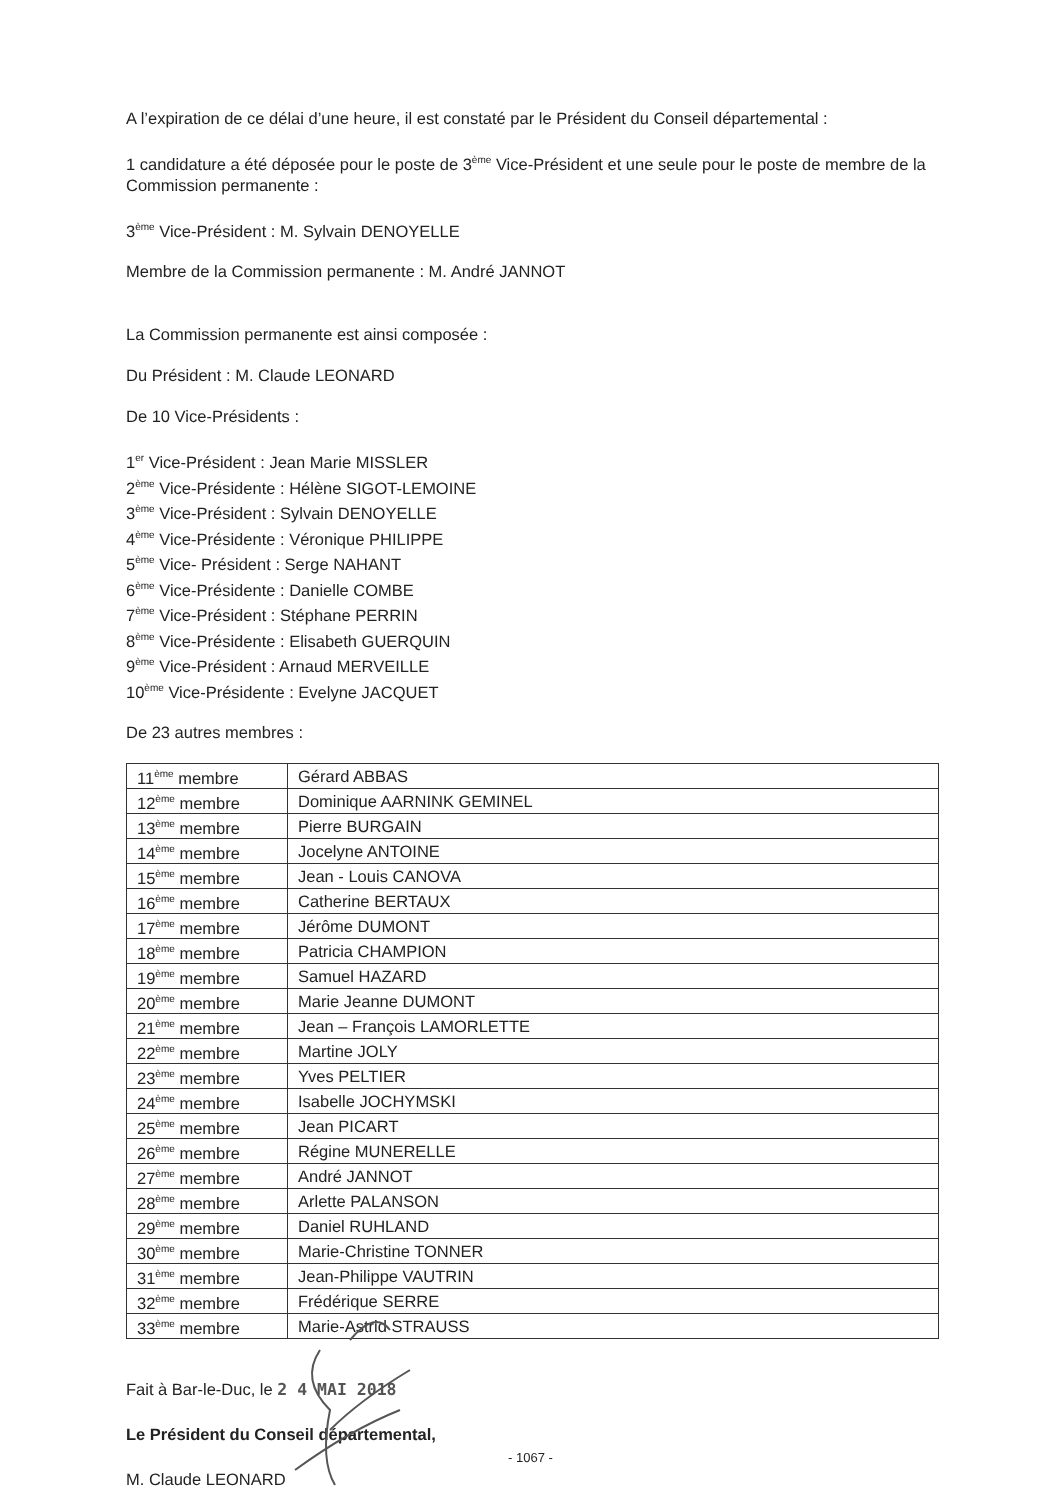A l’expiration de ce délai d’une heure, il est constaté par le Président du Conseil départemental :
1 candidature a été déposée pour le poste de 3<sup>ème</sup> Vice-Président et une seule pour le poste de membre de la Commission permanente :
3<sup>ème</sup> Vice-Président : M. Sylvain DENOYELLE
Membre de la Commission permanente : M. André JANNOT
La Commission permanente est ainsi composée :
Du Président : M. Claude LEONARD
De 10 Vice-Présidents :
1<sup>er</sup> Vice-Président : Jean Marie MISSLER
2<sup>ème</sup> Vice-Présidente : Hélène SIGOT-LEMOINE
3<sup>ème</sup> Vice-Président : Sylvain DENOYELLE
4<sup>ème</sup> Vice-Présidente : Véronique PHILIPPE
5<sup>ème</sup> Vice- Président : Serge NAHANT
6<sup>ème</sup> Vice-Présidente : Danielle COMBE
7<sup>ème</sup> Vice-Président : Stéphane PERRIN
8<sup>ème</sup> Vice-Présidente : Elisabeth GUERQUIN
9<sup>ème</sup> Vice-Président : Arnaud MERVEILLE
10<sup>ème</sup> Vice-Présidente : Evelyne JACQUET
De 23 autres membres :
| 11<sup>ème</sup> membre | Gérard ABBAS |
| 12<sup>ème</sup> membre | Dominique AARNINK GEMINEL |
| 13<sup>ème</sup> membre | Pierre BURGAIN |
| 14<sup>ème</sup> membre | Jocelyne ANTOINE |
| 15<sup>ème</sup> membre | Jean - Louis CANOVA |
| 16<sup>ème</sup> membre | Catherine BERTAUX |
| 17<sup>ème</sup> membre | Jérôme DUMONT |
| 18<sup>ème</sup> membre | Patricia CHAMPION |
| 19<sup>ème</sup> membre | Samuel HAZARD |
| 20<sup>ème</sup> membre | Marie Jeanne DUMONT |
| 21<sup>ème</sup> membre | Jean – François LAMORLETTE |
| 22<sup>ème</sup> membre | Martine JOLY |
| 23<sup>ème</sup> membre | Yves PELTIER |
| 24<sup>ème</sup> membre | Isabelle JOCHYMSKI |
| 25<sup>ème</sup> membre | Jean PICART |
| 26<sup>ème</sup> membre | Régine MUNERELLE |
| 27<sup>ème</sup> membre | André JANNOT |
| 28<sup>ème</sup> membre | Arlette PALANSON |
| 29<sup>ème</sup> membre | Daniel RUHLAND |
| 30<sup>ème</sup> membre | Marie-Christine TONNER |
| 31<sup>ème</sup> membre | Jean-Philippe VAUTRIN |
| 32<sup>ème</sup> membre | Frédérique SERRE |
| 33<sup>ème</sup> membre | Marie-Astrid STRAUSS |
Fait à Bar-le-Duc, le 2 4 MAI 2018
Le Président du Conseil départemental,
M. Claude LEONARD
- 1067 -